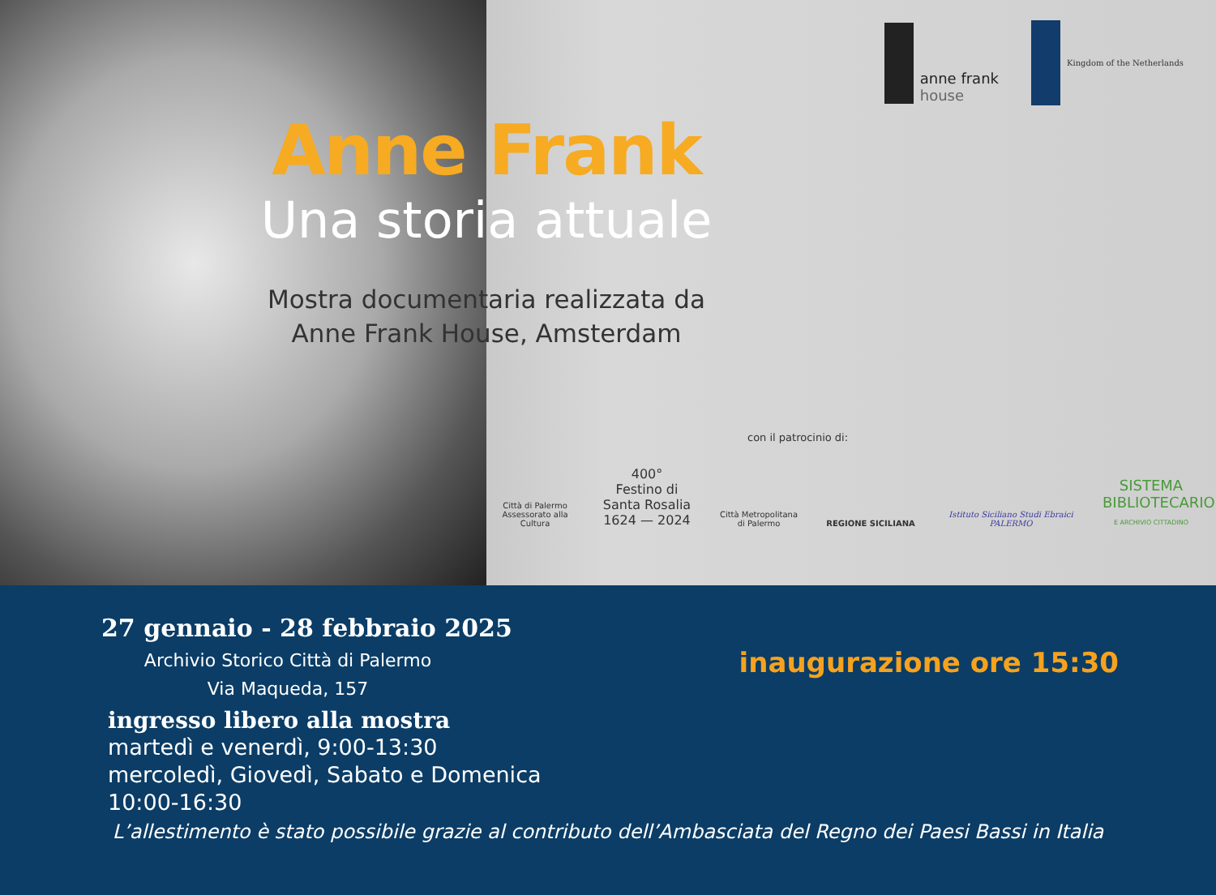anne frank
house
Kingdom of the Netherlands
Anne Frank
Una storia attuale
Mostra documentaria realizzata da
Anne Frank House, Amsterdam
con il patrocinio di:
Città di Palermo
Assessorato alla Cultura
400°
Festino di Santa Rosalia
1624 — 2024
Città Metropolitana
di Palermo
REGIONE SICILIANA
Istituto Siciliano Studi Ebraici
PALERMO
SISTEMA
BIBLIOTECARIO
E ARCHIVIO CITTADINO
27 gennaio - 28 febbraio 2025
Archivio Storico Città di Palermo
Via Maqueda, 157
ingresso libero alla mostra
martedì e venerdì, 9:00-13:30
mercoledì, Giovedì, Sabato e Domenica 10:00-16:30
inaugurazione ore 15:30
L’allestimento è stato possibile grazie al contributo dell’Ambasciata del Regno dei Paesi Bassi in Italia